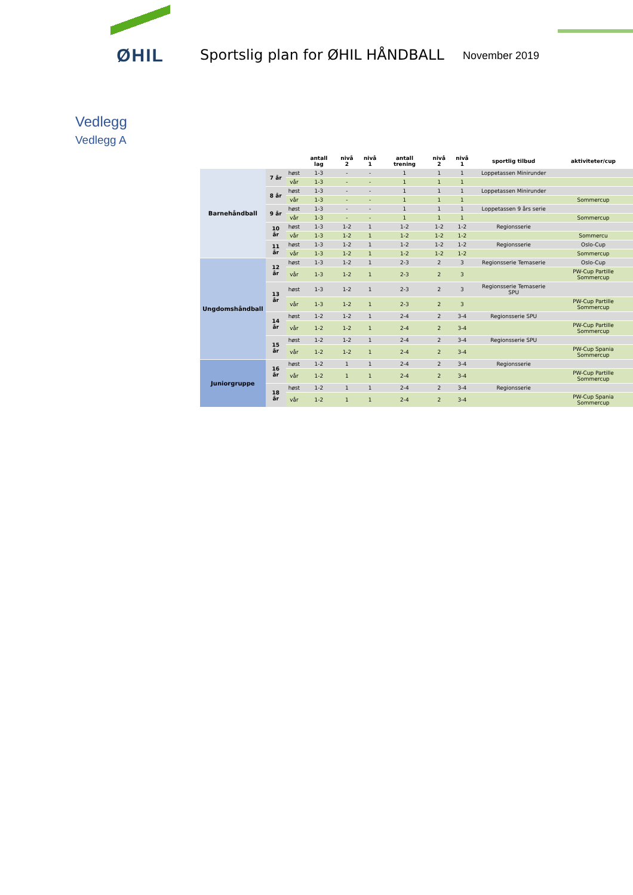ØHIL
Sportslig plan for ØHIL HÅNDBALL
November 2019
Vedlegg
Vedlegg A
| | | | antall lag | nivå 2 | nivå 1 | antall trening | nivå 2 | nivå 1 | sportlig tilbud | aktiviteter/cup |
| --- | --- | --- | --- | --- | --- | --- | --- | --- | --- | --- |
| Barnehåndball | 7 år | høst | 1-3 | - | - | 1 | 1 | 1 | Loppetassen Minirunder | |
| | | vår | 1-3 | - | - | 1 | 1 | 1 | | |
| | 8 år | høst | 1-3 | - | - | 1 | 1 | 1 | Loppetassen Minirunder | |
| | | vår | 1-3 | - | - | 1 | 1 | 1 | | Sommercup |
| | 9 år | høst | 1-3 | - | - | 1 | 1 | 1 | Loppetassen 9 års serie | |
| | | vår | 1-3 | - | - | 1 | 1 | 1 | | Sommercup |
| | 10 år | høst | 1-3 | 1-2 | 1 | 1-2 | 1-2 | 1-2 | Regionsserie | |
| | | vår | 1-3 | 1-2 | 1 | 1-2 | 1-2 | 1-2 | | Sommercu |
| | 11 år | høst | 1-3 | 1-2 | 1 | 1-2 | 1-2 | 1-2 | Regionsserie | Oslo-Cup |
| | | vår | 1-3 | 1-2 | 1 | 1-2 | 1-2 | 1-2 | | Sommercup |
| Ungdomshåndball | 12 år | høst | 1-3 | 1-2 | 1 | 2-3 | 2 | 3 | Regionsserie Temaserie | Oslo-Cup |
| | | vår | 1-3 | 1-2 | 1 | 2-3 | 2 | 3 | | PW-Cup Partille Sommercup |
| | 13 år | høst | 1-3 | 1-2 | 1 | 2-3 | 2 | 3 | Regionsserie Temaserie SPU | |
| | | vår | 1-3 | 1-2 | 1 | 2-3 | 2 | 3 | | PW-Cup Partille Sommercup |
| | 14 år | høst | 1-2 | 1-2 | 1 | 2-4 | 2 | 3-4 | Regionsserie SPU | |
| | | vår | 1-2 | 1-2 | 1 | 2-4 | 2 | 3-4 | | PW-Cup Partille Sommercup |
| | 15 år | høst | 1-2 | 1-2 | 1 | 2-4 | 2 | 3-4 | Regionsserie SPU | |
| | | vår | 1-2 | 1-2 | 1 | 2-4 | 2 | 3-4 | | PW-Cup Spania Sommercup |
| Juniorgruppe | 16 år | høst | 1-2 | 1 | 1 | 2-4 | 2 | 3-4 | Regionsserie | |
| | | vår | 1-2 | 1 | 1 | 2-4 | 2 | 3-4 | | PW-Cup Partille Sommercup |
| | 18 år | høst | 1-2 | 1 | 1 | 2-4 | 2 | 3-4 | Regionsserie | |
| | | vår | 1-2 | 1 | 1 | 2-4 | 2 | 3-4 | | PW-Cup Spania Sommercup |